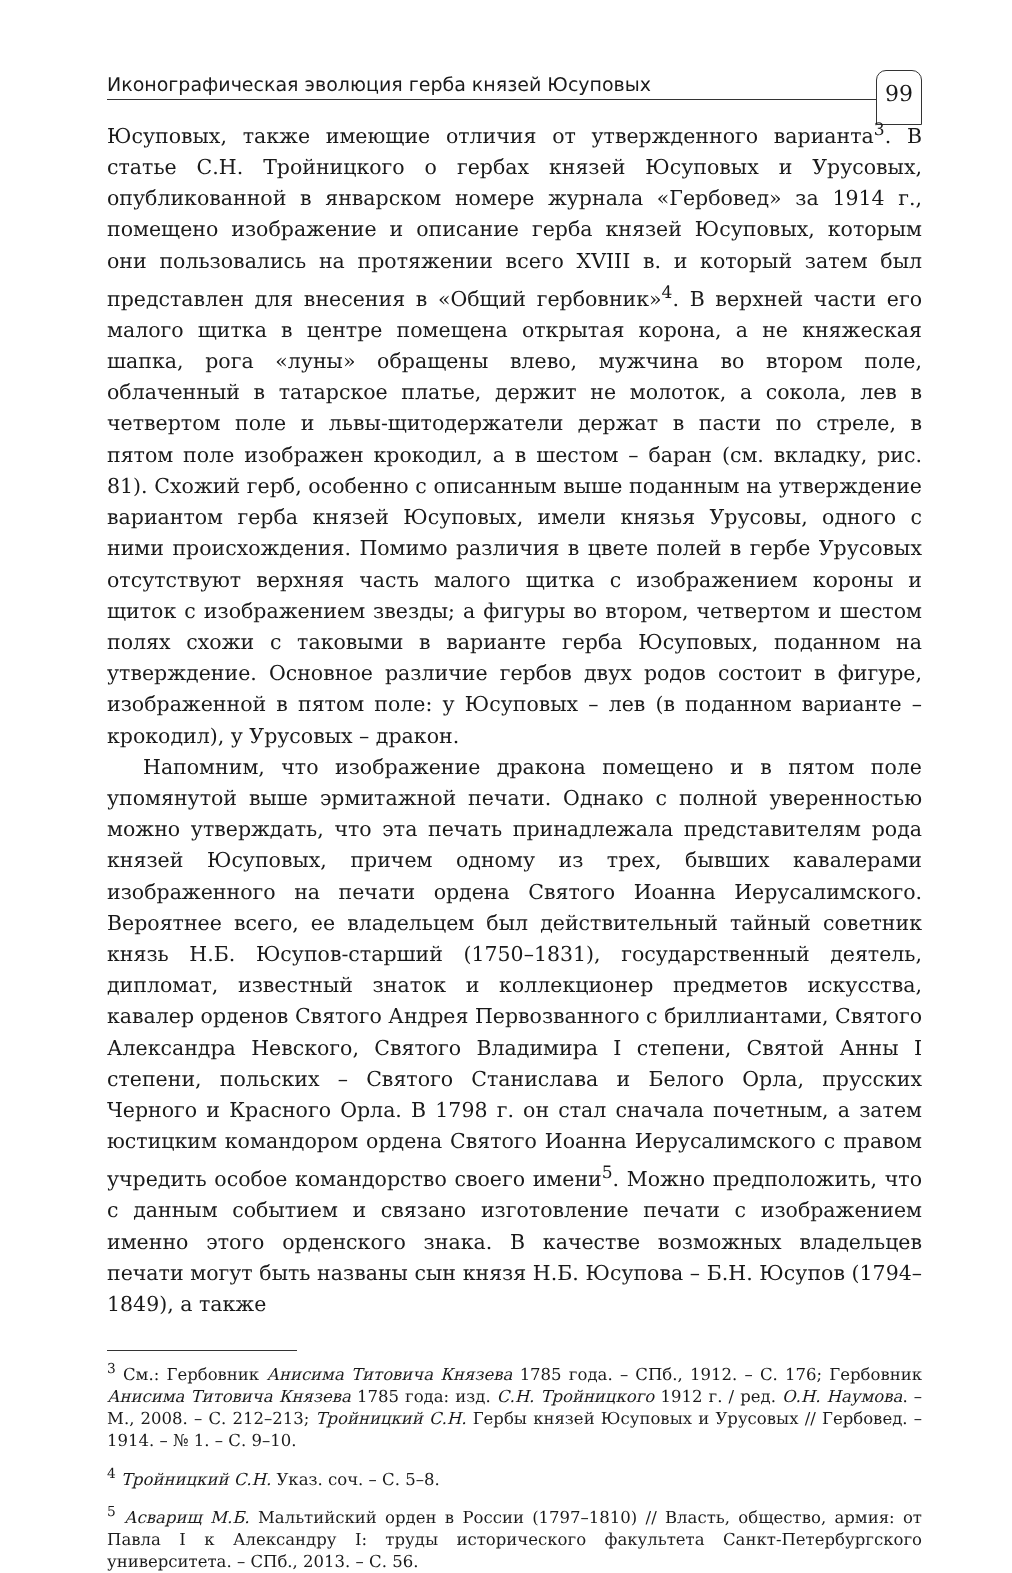Иконографическая эволюция герба князей Юсуповых 99
Юсуповых, также имеющие отличия от утвержденного варианта<sup>3</sup>. В статье С.Н. Тройницкого о гербах князей Юсуповых и Урусовых, опубликованной в январском номере журнала «Гербовед» за 1914 г., помещено изображение и описание герба князей Юсуповых, которым они пользовались на протяжении всего XVIII в. и который затем был представлен для внесения в «Общий гербовник»<sup>4</sup>. В верхней части его малого щитка в центре помещена открытая корона, а не княжеская шапка, рога «луны» обращены влево, мужчина во втором поле, облаченный в татарское платье, держит не молоток, а сокола, лев в четвертом поле и львы-щитодержатели держат в пасти по стреле, в пятом поле изображен крокодил, а в шестом – баран (см. вкладку, рис. 81). Схожий герб, особенно с описанным выше поданным на утверждение вариантом герба князей Юсуповых, имели князья Урусовы, одного с ними происхождения. Помимо различия в цвете полей в гербе Урусовых отсутствуют верхняя часть малого щитка с изображением короны и щиток с изображением звезды; а фигуры во втором, четвертом и шестом полях схожи с таковыми в варианте герба Юсуповых, поданном на утверждение. Основное различие гербов двух родов состоит в фигуре, изображенной в пятом поле: у Юсуповых – лев (в поданном варианте – крокодил), у Урусовых – дракон.
Напомним, что изображение дракона помещено и в пятом поле упомянутой выше эрмитажной печати. Однако с полной уверенностью можно утверждать, что эта печать принадлежала представителям рода князей Юсуповых, причем одному из трех, бывших кавалерами изображенного на печати ордена Святого Иоанна Иерусалимского. Вероятнее всего, ее владельцем был действительный тайный советник князь Н.Б. Юсупов-старший (1750–1831), государственный деятель, дипломат, известный знаток и коллекционер предметов искусства, кавалер орденов Святого Андрея Первозванного с бриллиантами, Святого Александра Невского, Святого Владимира I степени, Святой Анны I степени, польских – Святого Станислава и Белого Орла, прусских Черного и Красного Орла. В 1798 г. он стал сначала почетным, а затем юстицким командором ордена Святого Иоанна Иерусалимского с правом учредить особое командорство своего имени<sup>5</sup>. Можно предположить, что с данным событием и связано изготовление печати с изображением именно этого орденского знака. В качестве возможных владельцев печати могут быть названы сын князя Н.Б. Юсупова – Б.Н. Юсупов (1794–1849), а также
<sup>3</sup> См.: Гербовник Анисима Титовича Князева 1785 года. – СПб., 1912. – С. 176; Гербовник Анисима Титовича Князева 1785 года: изд. С.Н. Тройницкого 1912 г. / ред. О.Н. Наумова. – М., 2008. – С. 212–213; Тройницкий С.Н. Гербы князей Юсуповых и Урусовых // Гербовед. – 1914. – № 1. – С. 9–10.
<sup>4</sup> Тройницкий С.Н. Указ. соч. – С. 5–8.
<sup>5</sup> Асварищ М.Б. Мальтийский орден в России (1797–1810) // Власть, общество, армия: от Павла I к Александру I: труды исторического факультета Санкт-Петербургского университета. – СПб., 2013. – С. 56.